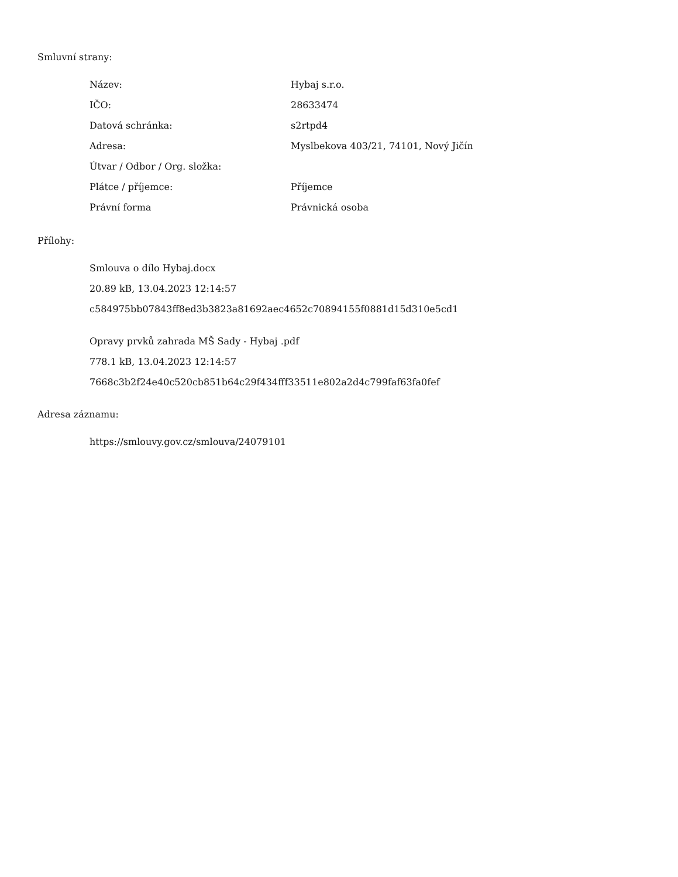Smluvní strany:
| Název: | Hybaj s.r.o. |
| IČO: | 28633474 |
| Datová schránka: | s2rtpd4 |
| Adresa: | Myslbekova 403/21, 74101, Nový Jičín |
| Útvar / Odbor / Org. složka: | |
| Plátce / příjemce: | Příjemce |
| Právní forma | Právnická osoba |
Přílohy:
Smlouva o dílo Hybaj.docx
20.89 kB, 13.04.2023 12:14:57
c584975bb07843ff8ed3b3823a81692aec4652c70894155f0881d15d310e5cd1
Opravy prvků zahrada MŠ Sady - Hybaj .pdf
778.1 kB, 13.04.2023 12:14:57
7668c3b2f24e40c520cb851b64c29f434fff33511e802a2d4c799faf63fa0fef
Adresa záznamu:
https://smlouvy.gov.cz/smlouva/24079101